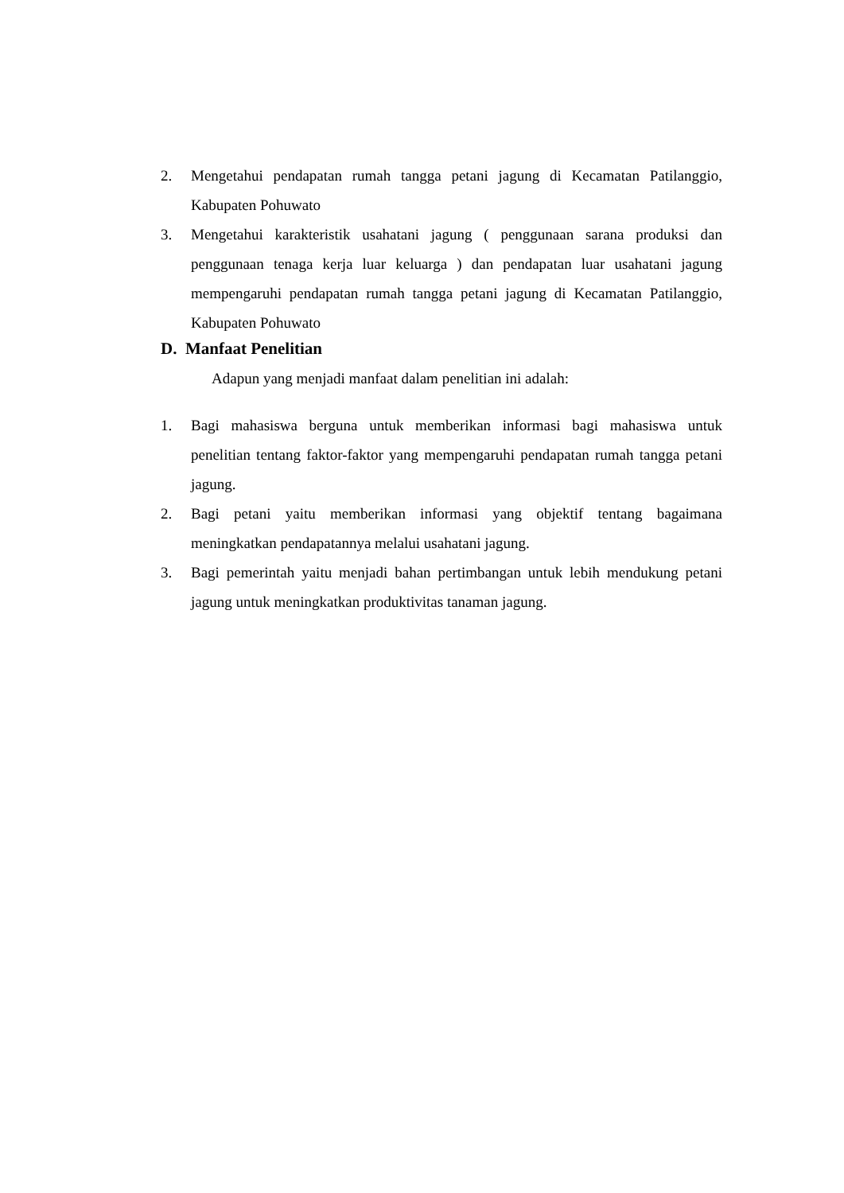2. Mengetahui pendapatan rumah tangga petani jagung di Kecamatan Patilanggio, Kabupaten Pohuwato
3. Mengetahui karakteristik usahatani jagung ( penggunaan sarana produksi dan penggunaan tenaga kerja luar keluarga ) dan pendapatan luar usahatani jagung mempengaruhi pendapatan rumah tangga petani jagung di Kecamatan Patilanggio, Kabupaten Pohuwato
D. Manfaat Penelitian
Adapun yang menjadi manfaat dalam penelitian ini adalah:
1. Bagi mahasiswa berguna untuk memberikan informasi bagi mahasiswa untuk penelitian tentang faktor-faktor yang mempengaruhi pendapatan rumah tangga petani jagung.
2. Bagi petani yaitu memberikan informasi yang objektif tentang bagaimana meningkatkan pendapatannya melalui usahatani jagung.
3. Bagi pemerintah yaitu menjadi bahan pertimbangan untuk lebih mendukung petani jagung untuk meningkatkan produktivitas tanaman jagung.